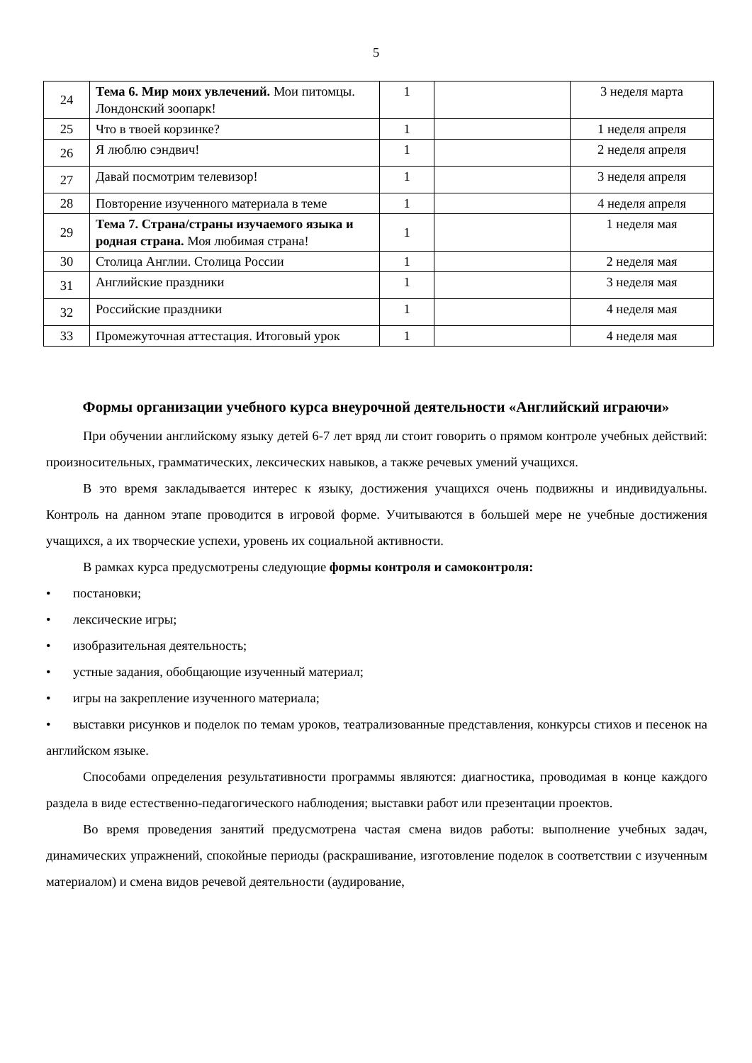5
| 24 | Тема 6. Мир моих увлечений. Мои питомцы. Лондонский зоопарк! | 1 | | 3 неделя марта |
| 25 | Что в твоей корзинке? | 1 | | 1 неделя апреля |
| 26 | Я люблю сэндвич! | 1 | | 2 неделя апреля |
| 27 | Давай посмотрим телевизор! | 1 | | 3 неделя апреля |
| 28 | Повторение изученного материала в теме | 1 | | 4 неделя апреля |
| 29 | Тема 7. Страна/страны изучаемого языка и родная страна. Моя любимая страна! | 1 | | 1 неделя мая |
| 30 | Столица Англии. Столица России | 1 | | 2 неделя мая |
| 31 | Английские праздники | 1 | | 3 неделя мая |
| 32 | Российские праздники | 1 | | 4 неделя мая |
| 33 | Промежуточная аттестация. Итоговый урок | 1 | | 4 неделя мая |
Формы организации учебного курса внеурочной деятельности «Английский играючи»
При обучении английскому языку детей 6-7 лет вряд ли стоит говорить о прямом контроле учебных действий: произносительных, грамматических, лексических навыков, а также речевых умений учащихся.
В это время закладывается интерес к языку, достижения учащихся очень подвижны и индивидуальны. Контроль на данном этапе проводится в игровой форме. Учитываются в большей мере не учебные достижения учащихся, а их творческие успехи, уровень их социальной активности.
В рамках курса предусмотрены следующие формы контроля и самоконтроля:
• постановки;
• лексические игры;
• изобразительная деятельность;
• устные задания, обобщающие изученный материал;
• игры на закрепление изученного материала;
• выставки рисунков и поделок по темам уроков, театрализованные представления, конкурсы стихов и песенок на английском языке.
Способами определения результативности программы являются: диагностика, проводимая в конце каждого раздела в виде естественно-педагогического наблюдения; выставки работ или презентации проектов.
Во время проведения занятий предусмотрена частая смена видов работы: выполнение учебных задач, динамических упражнений, спокойные периоды (раскрашивание, изготовление поделок в соответствии с изученным материалом) и смена видов речевой деятельности (аудирование,